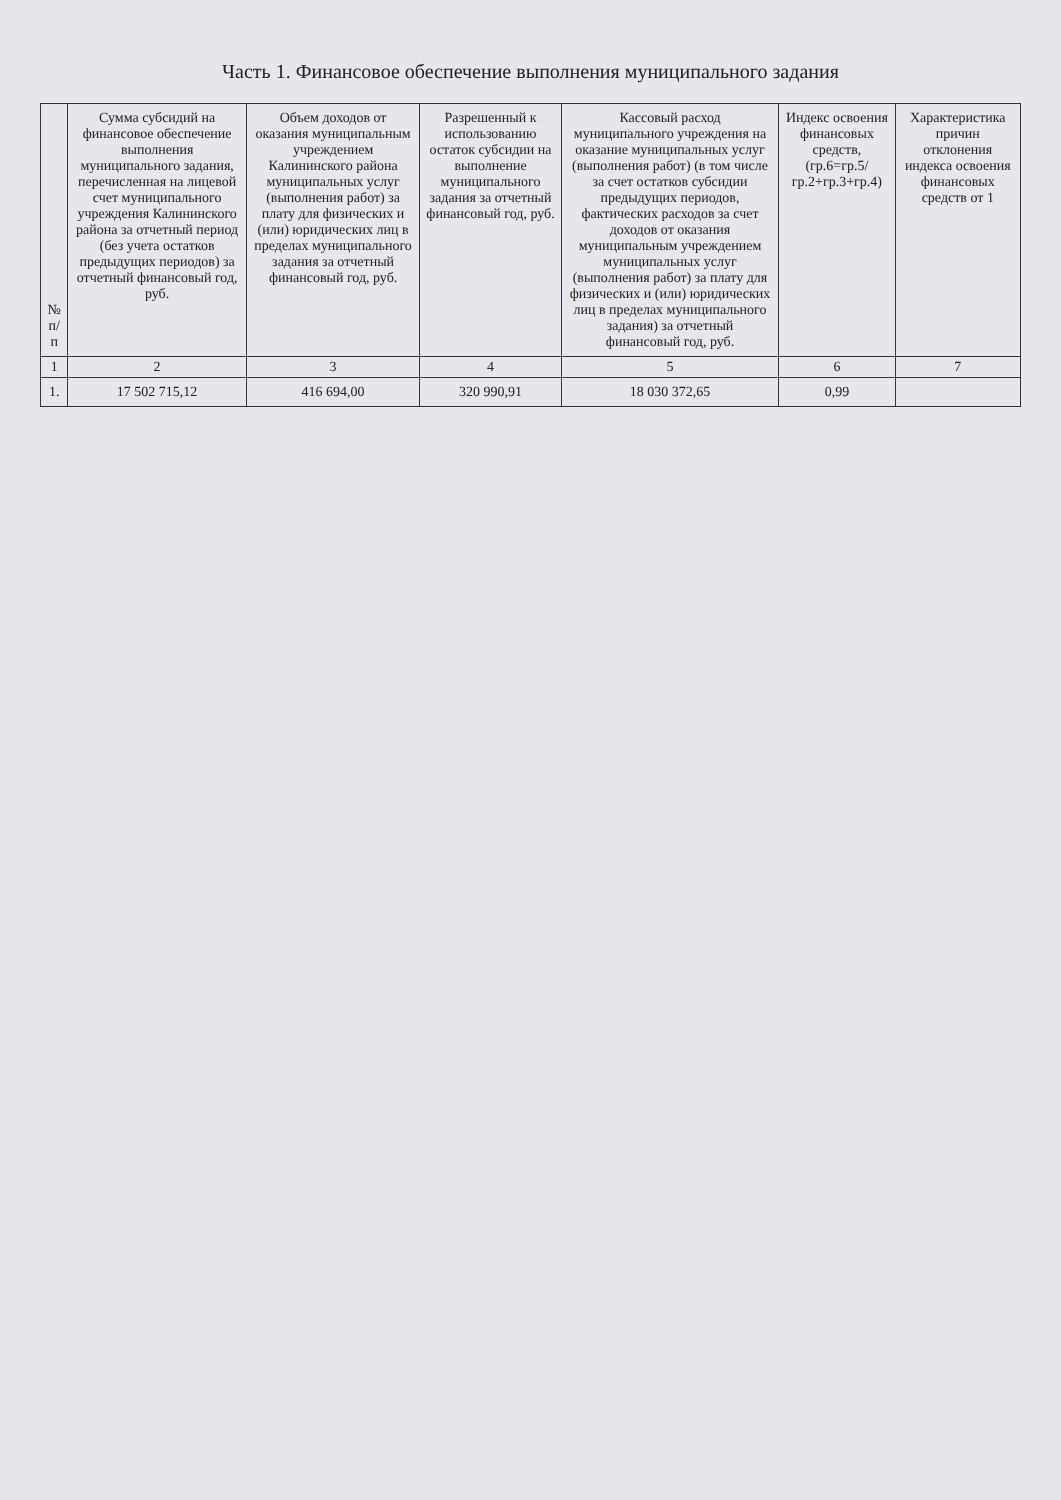Часть 1. Финансовое обеспечение выполнения муниципального задания
| № п/п | Сумма субсидий на финансовое обеспечение выполнения муниципального задания, перечисленная на лицевой счет муниципального учреждения Калининского района за отчетный период (без учета остатков предыдущих периодов) за отчетный финансовый год, руб. | Объем доходов от оказания муниципальным учреждением Калининского района муниципальных услуг (выполнения работ) за плату для физических и (или) юридических лиц в пределах муниципального задания за отчетный финансовый год, руб. | Разрешенный к использованию остаток субсидии на выполнение муниципального задания за отчетный финансовый год, руб. | Кассовый расход муниципального учреждения на оказание муниципальных услуг (выполнения работ) (в том числе за счет остатков субсидии предыдущих периодов, фактических расходов за счет доходов от оказания муниципальным учреждением муниципальных услуг (выполнения работ) за плату для физических и (или) юридических лиц в пределах муниципального задания) за отчетный финансовый год, руб. | Индекс освоения финансовых средств, (гр.6=гр.5/гр.2+гр.3+гр.4) | Характеристика причин отклонения индекса освоения финансовых средств от 1 |
| --- | --- | --- | --- | --- | --- | --- |
| 1 | 2 | 3 | 4 | 5 | 6 | 7 |
| 1. | 17 502 715,12 | 416 694,00 | 320 990,91 | 18 030 372,65 | 0,99 | |